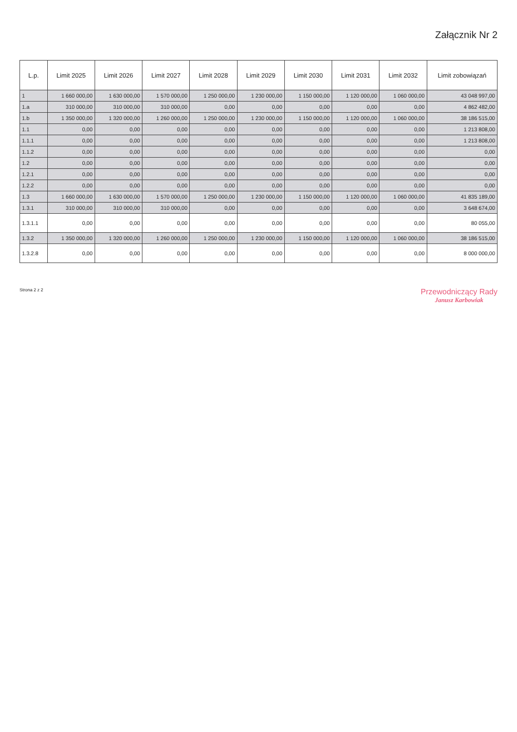Załącznik Nr 2
| L.p. | Limit 2025 | Limit 2026 | Limit 2027 | Limit 2028 | Limit 2029 | Limit 2030 | Limit 2031 | Limit 2032 | Limit zobowiązań |
| --- | --- | --- | --- | --- | --- | --- | --- | --- | --- |
| 1 | 1 660 000,00 | 1 630 000,00 | 1 570 000,00 | 1 250 000,00 | 1 230 000,00 | 1 150 000,00 | 1 120 000,00 | 1 060 000,00 | 43 048 997,00 |
| 1.a | 310 000,00 | 310 000,00 | 310 000,00 | 0,00 | 0,00 | 0,00 | 0,00 | 0,00 | 4 862 482,00 |
| 1.b | 1 350 000,00 | 1 320 000,00 | 1 260 000,00 | 1 250 000,00 | 1 230 000,00 | 1 150 000,00 | 1 120 000,00 | 1 060 000,00 | 38 186 515,00 |
| 1.1 | 0,00 | 0,00 | 0,00 | 0,00 | 0,00 | 0,00 | 0,00 | 0,00 | 1 213 808,00 |
| 1.1.1 | 0,00 | 0,00 | 0,00 | 0,00 | 0,00 | 0,00 | 0,00 | 0,00 | 1 213 808,00 |
| 1.1.2 | 0,00 | 0,00 | 0,00 | 0,00 | 0,00 | 0,00 | 0,00 | 0,00 | 0,00 |
| 1.2 | 0,00 | 0,00 | 0,00 | 0,00 | 0,00 | 0,00 | 0,00 | 0,00 | 0,00 |
| 1.2.1 | 0,00 | 0,00 | 0,00 | 0,00 | 0,00 | 0,00 | 0,00 | 0,00 | 0,00 |
| 1.2.2 | 0,00 | 0,00 | 0,00 | 0,00 | 0,00 | 0,00 | 0,00 | 0,00 | 0,00 |
| 1.3 | 1 660 000,00 | 1 630 000,00 | 1 570 000,00 | 1 250 000,00 | 1 230 000,00 | 1 150 000,00 | 1 120 000,00 | 1 060 000,00 | 41 835 189,00 |
| 1.3.1 | 310 000,00 | 310 000,00 | 310 000,00 | 0,00 | 0,00 | 0,00 | 0,00 | 0,00 | 3 648 674,00 |
| 1.3.1.1 | 0,00 | 0,00 | 0,00 | 0,00 | 0,00 | 0,00 | 0,00 | 0,00 | 80 055,00 |
| 1.3.2 | 1 350 000,00 | 1 320 000,00 | 1 260 000,00 | 1 250 000,00 | 1 230 000,00 | 1 150 000,00 | 1 120 000,00 | 1 060 000,00 | 38 186 515,00 |
| 1.3.2.8 | 0,00 | 0,00 | 0,00 | 0,00 | 0,00 | 0,00 | 0,00 | 0,00 | 8 000 000,00 |
Strona 2 z 2
Przewodniczący Rady
Janusz Karbowiak